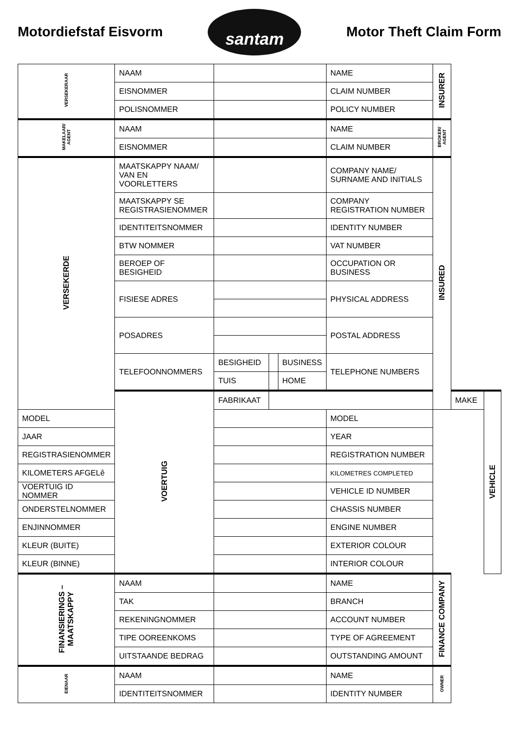Motordiefstaf Eisvorm
santam
Motor Theft Claim Form
| VERSEKERAAR | NAAM | | | | NAME | INSURER | | |
| | EISNOMMER | | | | CLAIM NUMBER | | | |
| | POLISNOMMER | | | | POLICY NUMBER | | | |
| MAKELAAR/ AGENT | NAAM | | | | NAME | BROKER/ AGENT | | |
| | EISNOMMER | | | | CLAIM NUMBER | | | |
| VERSEKERDE | MAATSKAPPY NAAM/ VAN EN VOORLETTERS | | | | COMPANY NAME/ SURNAME AND INITIALS | INSURED | | |
| | MAATSKAPPY SE REGISTRASIENOMMER | | | | COMPANY REGISTRATION NUMBER | | | |
| | IDENTITEITSNOMMER | | | | IDENTITY NUMBER | | | |
| | BTW NOMMER | | | | VAT NUMBER | | | |
| | BEROEP OF BESIGHEID | | | | OCCUPATION OR BUSINESS | | | |
| | FISIESE ADRES | | | | PHYSICAL ADDRESS | | | |
| | POSADRES | | | | POSTAL ADDRESS | | | |
| | TELEFOONNOMMERS | BESIGHEID | | BUSINESS | TELEPHONE NUMBERS | | | |
| | | TUIS | | HOME | | | | |
| | VOERTUIG | FABRIKAAT | | | | | MAKE | VEHICLE |
| MODEL | | | | | MODEL | | | |
| JAAR | | | | | YEAR | | | |
| REGISTRASIENOMMER | | | | | REGISTRATION NUMBER | | | |
| KILOMETERS AFGELê | | | | | KILOMETRES COMPLETED | | | |
| VOERTUIG ID NOMMER | | | | | VEHICLE ID NUMBER | | | |
| ONDERSTELNOMMER | | | | | CHASSIS NUMBER | | | |
| ENJINNOMMER | | | | | ENGINE NUMBER | | | |
| KLEUR (BUITE) | | | | | EXTERIOR COLOUR | | | |
| KLEUR (BINNE) | | | | | INTERIOR COLOUR | | | |
| FINANSIERINGS – MAATSKAPPY | NAAM | | | | NAME | FINANCE COMPANY | | |
| | TAK | | | | BRANCH | | | |
| | REKENINGNOMMER | | | | ACCOUNT NUMBER | | | |
| | TIPE OOREENKOMS | | | | TYPE OF AGREEMENT | | | |
| | UITSTAANDE BEDRAG | | | | OUTSTANDING AMOUNT | | | |
| EIENAAR | NAAM | | | | NAME | OWNER | | |
| | IDENTITEITSNOMMER | | | | IDENTITY NUMBER | | | |